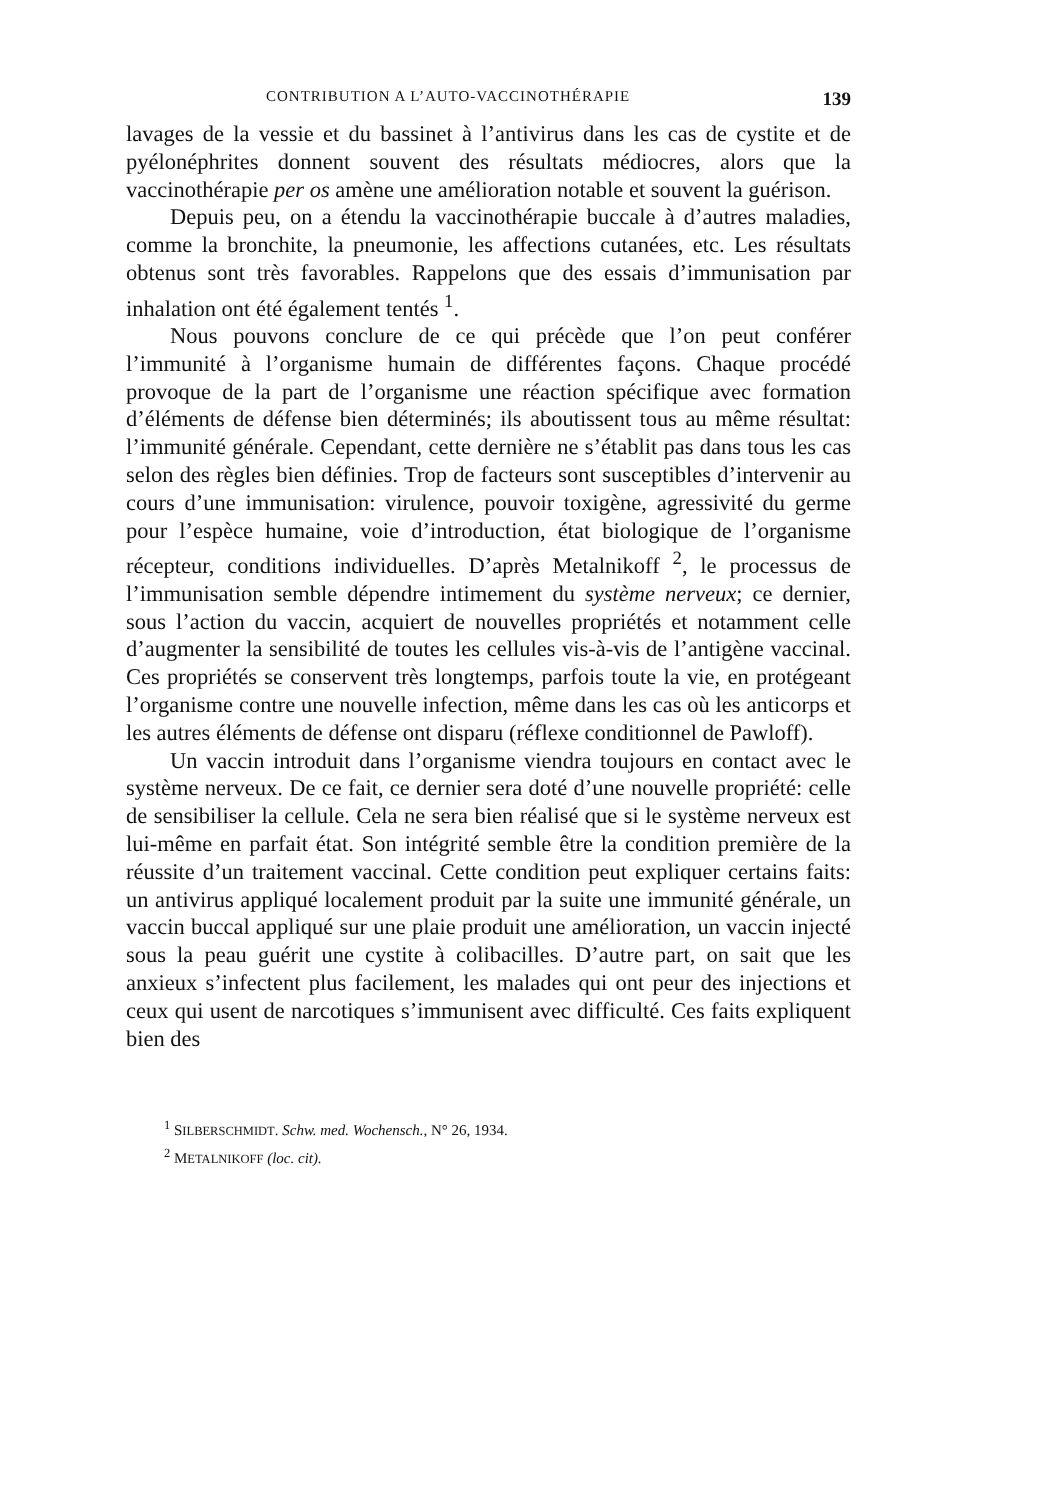CONTRIBUTION A L’AUTO-VACCINOTHÉRAPIE 139
lavages de la vessie et du bassinet à l’antivirus dans les cas de cystite et de pyélonéphrites donnent souvent des résultats médiocres, alors que la vaccinothérapie per os amène une amélioration notable et souvent la guérison.
Depuis peu, on a étendu la vaccinothérapie buccale à d’autres maladies, comme la bronchite, la pneumonie, les affections cutanées, etc. Les résultats obtenus sont très favorables. Rappelons que des essais d’immunisation par inhalation ont été également tentés <sup>1</sup>.
Nous pouvons conclure de ce qui précède que l’on peut conférer l’immunité à l’organisme humain de différentes façons. Chaque procédé provoque de la part de l’organisme une réaction spécifique avec formation d’éléments de défense bien déterminés; ils aboutissent tous au même résultat: l’immunité générale. Cependant, cette dernière ne s’établit pas dans tous les cas selon des règles bien définies. Trop de facteurs sont susceptibles d’intervenir au cours d’une immunisation: virulence, pouvoir toxigène, agressivité du germe pour l’espèce humaine, voie d’introduction, état biologique de l’organisme récepteur, conditions individuelles. D’après Metalnikoff <sup>2</sup>, le processus de l’immunisation semble dépendre intimement du système nerveux; ce dernier, sous l’action du vaccin, acquiert de nouvelles propriétés et notamment celle d’augmenter la sensibilité de toutes les cellules vis-à-vis de l’antigène vaccinal. Ces propriétés se conservent très longtemps, parfois toute la vie, en protégeant l’organisme contre une nouvelle infection, même dans les cas où les anticorps et les autres éléments de défense ont disparu (réflexe conditionnel de Pawloff).
Un vaccin introduit dans l’organisme viendra toujours en contact avec le système nerveux. De ce fait, ce dernier sera doté d’une nouvelle propriété: celle de sensibiliser la cellule. Cela ne sera bien réalisé que si le système nerveux est lui-même en parfait état. Son intégrité semble être la condition première de la réussite d’un traitement vaccinal. Cette condition peut expliquer certains faits: un antivirus appliqué localement produit par la suite une immunité générale, un vaccin buccal appliqué sur une plaie produit une amélioration, un vaccin injecté sous la peau guérit une cystite à colibacilles. D’autre part, on sait que les anxieux s’infectent plus facilement, les malades qui ont peur des injections et ceux qui usent de narcotiques s’immunisent avec difficulté. Ces faits expliquent bien des
<sup>1</sup> SILBERSCHMIDT. Schw. med. Wochensch., N° 26, 1934.
<sup>2</sup> METALNIKOFF (loc. cit).